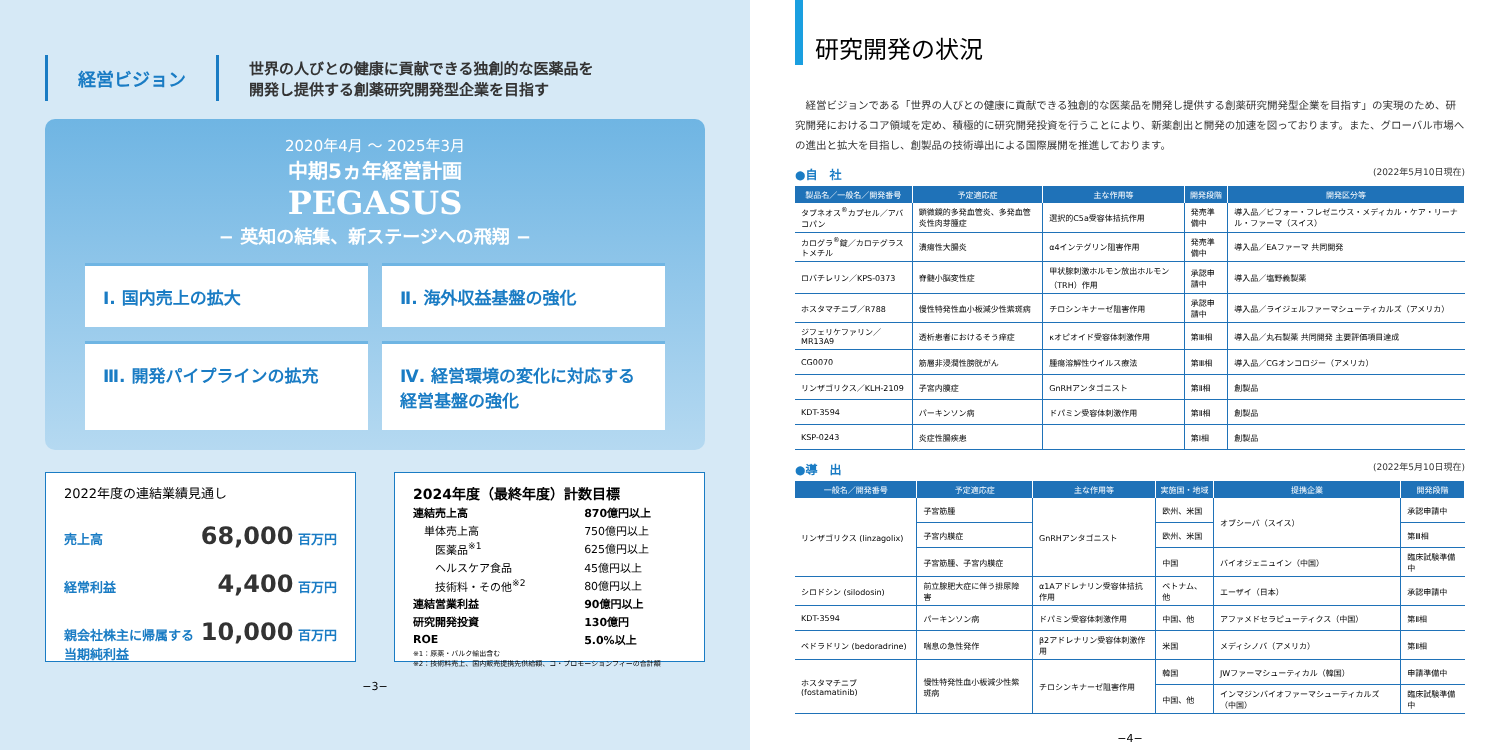経営ビジョン
世界の人びとの健康に貢献できる独創的な医薬品を
開発し提供する創薬研究開発型企業を目指す
2020年4月 ～ 2025年3月
中期5ヵ年経営計画
PEGASUS
− 英知の結集、新ステージへの飛翔 −
Ⅰ. 国内売上の拡大
Ⅱ. 海外収益基盤の強化
Ⅲ. 開発パイプラインの拡充
Ⅳ. 経営環境の変化に対応する経営基盤の強化
2022年度の連結業績見通し
売上高 68,000 百万円
経常利益 4,400 百万円
親会社株主に帰属する
当期純利益 10,000 百万円
2024年度（最終年度）計数目標
| 連結売上高 | 870億円以上 |
| 単体売上高 | 750億円以上 |
| 医薬品<sup>※1</sup> | 625億円以上 |
| ヘルスケア食品 | 45億円以上 |
| 技術料・その他<sup>※2</sup> | 80億円以上 |
| 連結営業利益 | 90億円以上 |
| 研究開発投資 | 130億円 |
| ROE | 5.0%以上 |
※1：原薬・バルク輸出含む
※2：技術料売上、国内販売提携先供給額、コ・プロモーションフィーの合計額
−3−
研究開発の状況
　経営ビジョンである「世界の人びとの健康に貢献できる独創的な医薬品を開発し提供する創薬研究開発型企業を目指す」の実現のため、研究開発におけるコア領域を定め、積極的に研究開発投資を行うことにより、新薬創出と開発の加速を図っております。また、グローバル市場への進出と拡大を目指し、創製品の技術導出による国際展開を推進しております。
●自　社 (2022年5月10日現在)
| 製品名／一般名／開発番号 | 予定適応症 | 主な作用等 | 開発段階 | 開発区分等 |
| --- | --- | --- | --- | --- |
| タブネオス<sup>®</sup>カプセル／アバコパン | 顕微鏡的多発血管炎、多発血管炎性肉芽腫症 | 選択的C5a受容体拮抗作用 | 発売準備中 | 導入品／ビフォー・フレゼニウス・メディカル・ケア・リーナル・ファーマ（スイス） |
| カログラ<sup>®</sup>錠／カロテグラストメチル | 潰瘍性大腸炎 | α4インテグリン阻害作用 | 発売準備中 | 導入品／EAファーマ 共同開発 |
| ロバチレリン／KPS-0373 | 脊髄小脳変性症 | 甲状腺刺激ホルモン放出ホルモン（TRH）作用 | 承認申請中 | 導入品／塩野義製薬 |
| ホスタマチニブ／R788 | 慢性特発性血小板減少性紫斑病 | チロシンキナーゼ阻害作用 | 承認申請中 | 導入品／ライジェルファーマシューティカルズ（アメリカ） |
| ジフェリケファリン／MR13A9 | 透析患者におけるそう痒症 | κオピオイド受容体刺激作用 | 第Ⅲ相 | 導入品／丸石製薬 共同開発 主要評価項目達成 |
| CG0070 | 筋層非浸潤性膀胱がん | 腫瘍溶解性ウイルス療法 | 第Ⅲ相 | 導入品／CGオンコロジー（アメリカ） |
| リンザゴリクス／KLH-2109 | 子宮内膜症 | GnRHアンタゴニスト | 第Ⅱ相 | 創製品 |
| KDT-3594 | パーキンソン病 | ドパミン受容体刺激作用 | 第Ⅱ相 | 創製品 |
| KSP-0243 | 炎症性腸疾患 | | 第Ⅰ相 | 創製品 |
●導　出 (2022年5月10日現在)
| 一般名／開発番号 | 予定適応症 | 主な作用等 | 実施国・地域 | 提携企業 | 開発段階 |
| --- | --- | --- | --- | --- | --- |
| リンザゴリクス (linzagolix) | 子宮筋腫 | GnRHアンタゴニスト | 欧州、米国 | オブシーバ（スイス） | 承認申請中 |
| | 子宮内膜症 | | 欧州、米国 | | 第Ⅲ相 |
| | 子宮筋腫、子宮内膜症 | | 中国 | バイオジェニュイン（中国） | 臨床試験準備中 |
| シロドシン (silodosin) | 前立腺肥大症に伴う排尿障害 | α1Aアドレナリン受容体拮抗作用 | ベトナム、他 | エーザイ（日本） | 承認申請中 |
| KDT-3594 | パーキンソン病 | ドパミン受容体刺激作用 | 中国、他 | アファメドセラピューティクス（中国） | 第Ⅱ相 |
| ベドラドリン (bedoradrine) | 喘息の急性発作 | β2アドレナリン受容体刺激作用 | 米国 | メディシノバ（アメリカ） | 第Ⅱ相 |
| ホスタマチニブ (fostamatinib) | 慢性特発性血小板減少性紫斑病 | チロシンキナーゼ阻害作用 | 韓国 | JWファーマシューティカル（韓国） | 申請準備中 |
| | | | 中国、他 | インマジンバイオファーマシューティカルズ（中国） | 臨床試験準備中 |
−4−